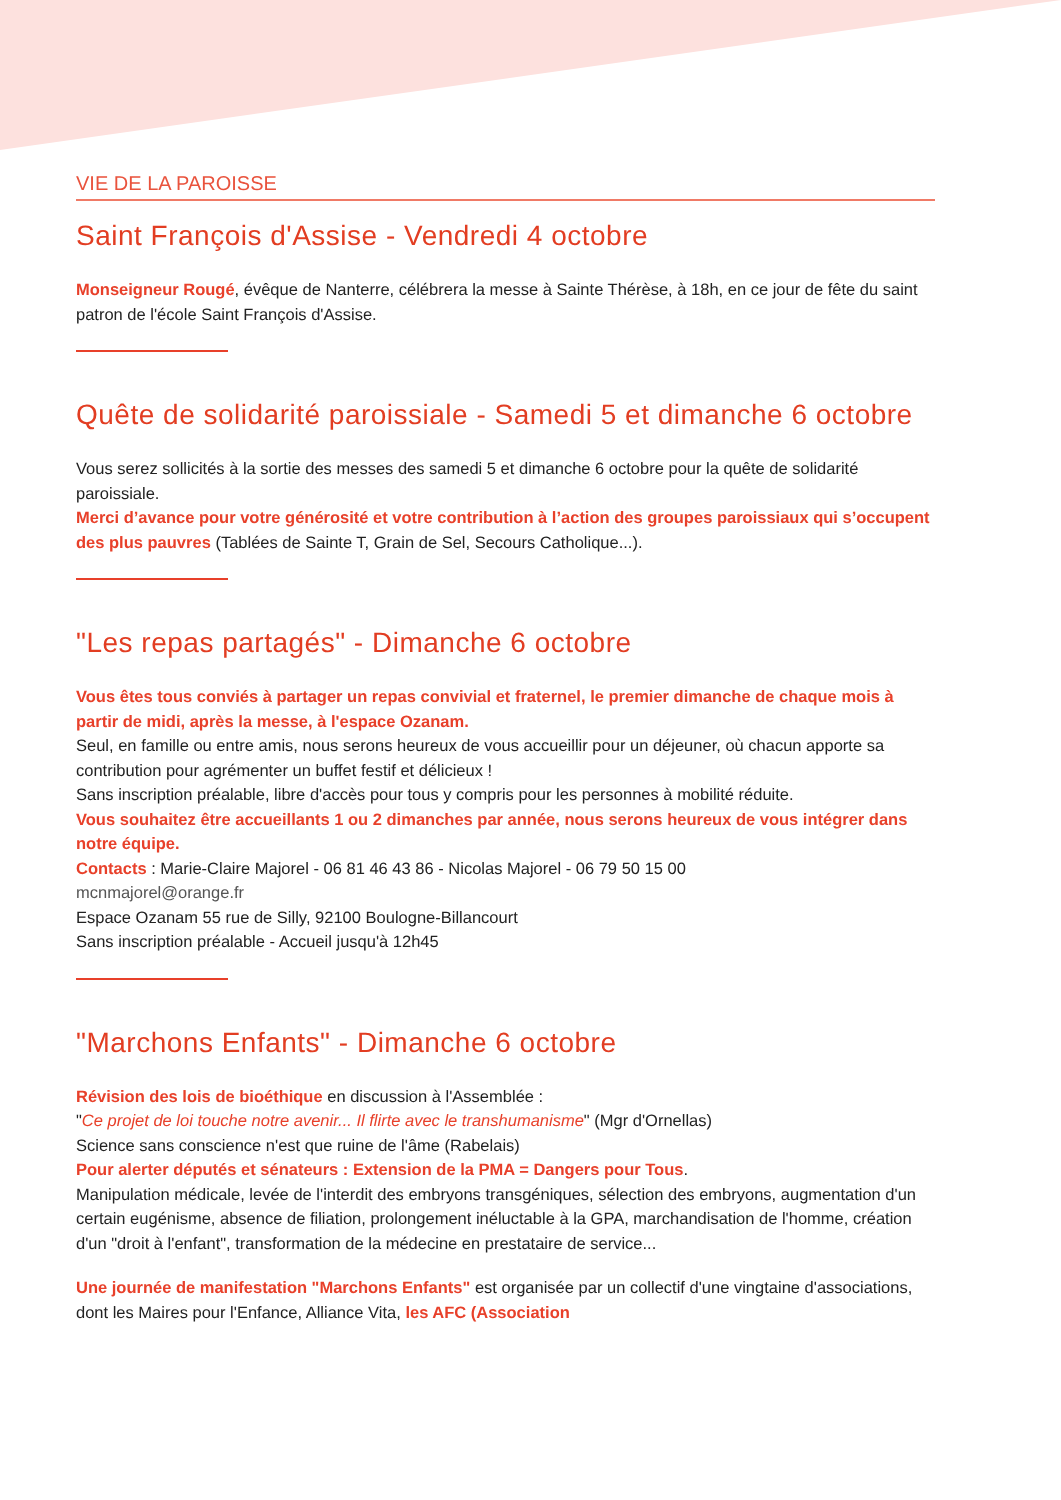VIE DE LA PAROISSE
Saint François d'Assise - Vendredi 4 octobre
Monseigneur Rougé, évêque de Nanterre, célébrera la messe à Sainte Thérèse, à 18h, en ce jour de fête du saint patron de l'école Saint François d'Assise.
Quête de solidarité paroissiale - Samedi 5 et dimanche 6 octobre
Vous serez sollicités à la sortie des messes des samedi 5 et dimanche 6 octobre pour la quête de solidarité paroissiale.
Merci d’avance pour votre générosité et votre contribution à l’action des groupes paroissiaux qui s’occupent des plus pauvres (Tablées de Sainte T, Grain de Sel, Secours Catholique...).
"Les repas partagés" - Dimanche 6 octobre
Vous êtes tous conviés à partager un repas convivial et fraternel, le premier dimanche de chaque mois à partir de midi, après la messe, à l'espace Ozanam.
Seul, en famille ou entre amis, nous serons heureux de vous accueillir pour un déjeuner, où chacun apporte sa contribution pour agrémenter un buffet festif et délicieux !
Sans inscription préalable, libre d'accès pour tous y compris pour les personnes à mobilité réduite.
Vous souhaitez être accueillants 1 ou 2 dimanches par année, nous serons heureux de vous intégrer dans notre équipe.
Contacts : Marie-Claire Majorel - 06 81 46 43 86 - Nicolas Majorel - 06 79 50 15 00
mcnmajorel@orange.fr
Espace Ozanam 55 rue de Silly, 92100 Boulogne-Billancourt
Sans inscription préalable - Accueil jusqu'à 12h45
"Marchons Enfants" - Dimanche 6 octobre
Révision des lois de bioéthique en discussion à l'Assemblée :
"Ce projet de loi touche notre avenir... Il flirte avec le transhumanisme" (Mgr d'Ornellas)
Science sans conscience n'est que ruine de l'âme (Rabelais)
Pour alerter députés et sénateurs : Extension de la PMA = Dangers pour Tous.
Manipulation médicale, levée de l'interdit des embryons transgéniques, sélection des embryons, augmentation d'un certain eugénisme, absence de filiation, prolongement inéluctable à la GPA, marchandisation de l'homme, création d'un "droit à l'enfant", transformation de la médecine en prestataire de service...
Une journée de manifestation "Marchons Enfants" est organisée par un collectif d'une vingtaine d'associations, dont les Maires pour l'Enfance, Alliance Vita, les AFC (Association